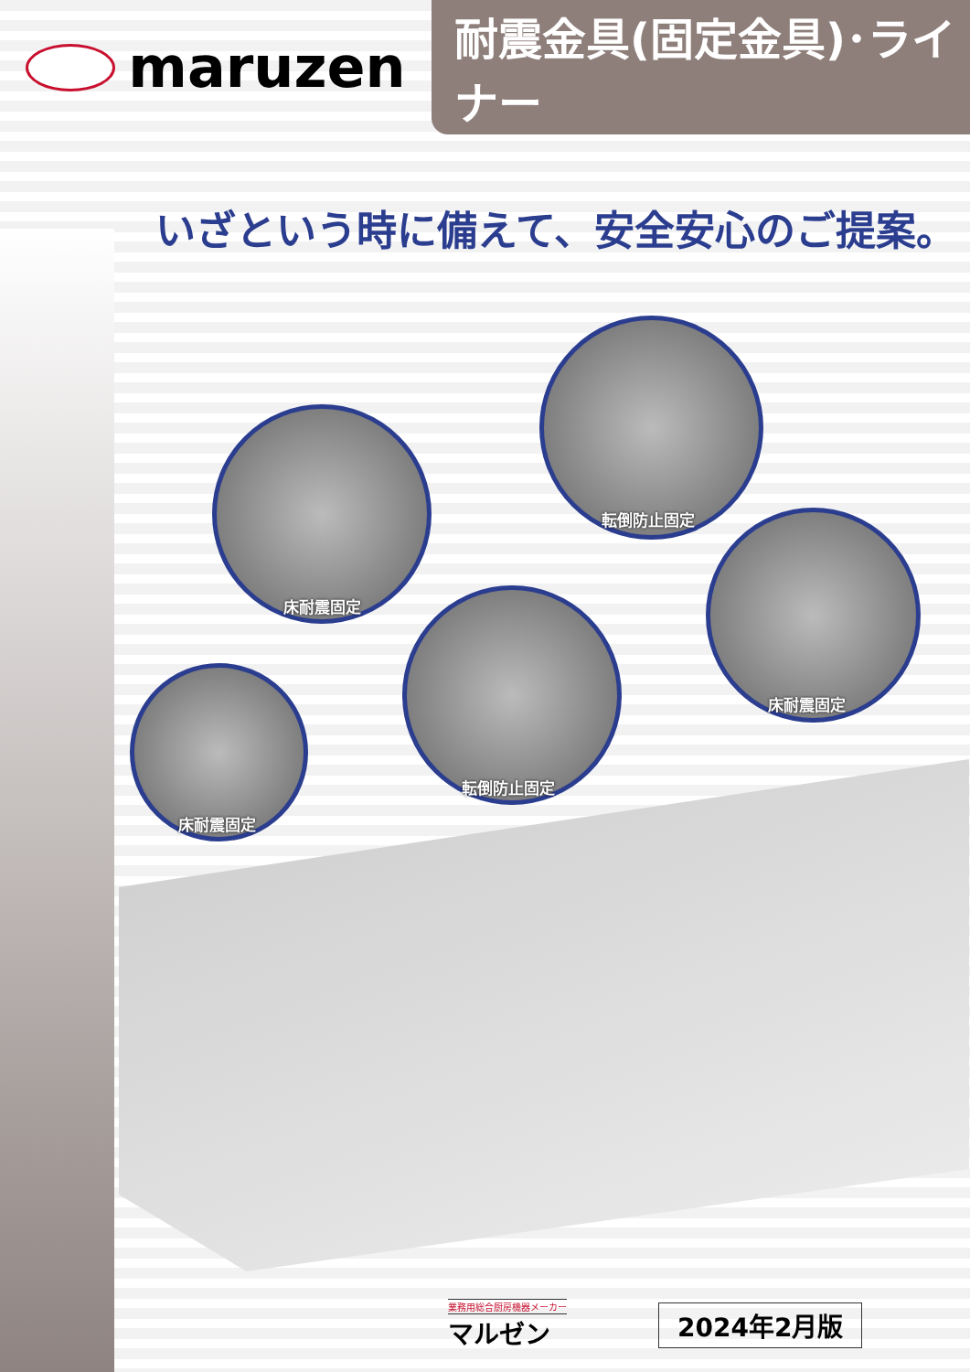maruzen
耐震金具(固定金具)･ライナー
いざという時に備えて、安全安心のご提案。
床耐震固定
転倒防止固定
床耐震固定
転倒防止固定
床耐震固定
業務用総合厨房機器メーカー
マルゼン
2024年2月版